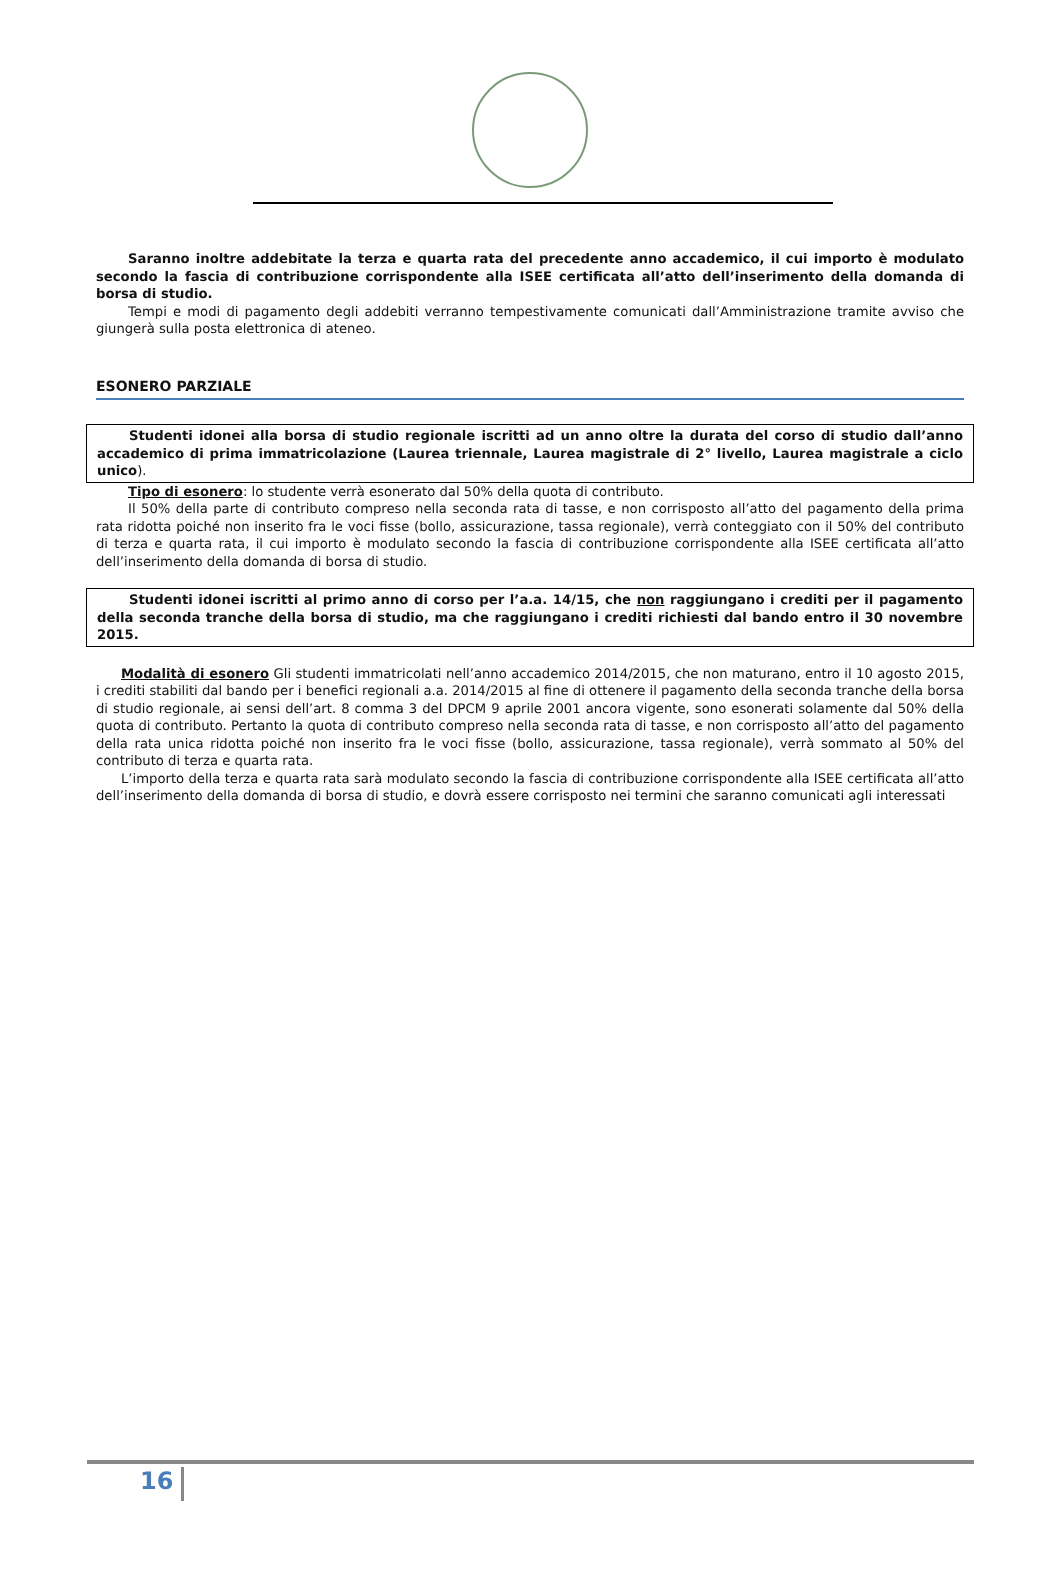Saranno inoltre addebitate la terza e quarta rata del precedente anno accademico, il cui importo è modulato secondo la fascia di contribuzione corrispondente alla ISEE certificata all’atto dell’inserimento della domanda di borsa di studio.
Tempi e modi di pagamento degli addebiti verranno tempestivamente comunicati dall’Amministrazione tramite avviso che giungerà sulla posta elettronica di ateneo.
ESONERO PARZIALE
Studenti idonei alla borsa di studio regionale iscritti ad un anno oltre la durata del corso di studio dall’anno accademico di prima immatricolazione (Laurea triennale, Laurea magistrale di 2° livello, Laurea magistrale a ciclo unico).
Tipo di esonero: lo studente verrà esonerato dal 50% della quota di contributo.
Il 50% della parte di contributo compreso nella seconda rata di tasse, e non corrisposto all’atto del pagamento della prima rata ridotta poiché non inserito fra le voci fisse (bollo, assicurazione, tassa regionale), verrà conteggiato con il 50% del contributo di terza e quarta rata, il cui importo è modulato secondo la fascia di contribuzione corrispondente alla ISEE certificata all’atto dell’inserimento della domanda di borsa di studio.
Studenti idonei iscritti al primo anno di corso per l’a.a. 14/15, che non raggiungano i crediti per il pagamento della seconda tranche della borsa di studio, ma che raggiungano i crediti richiesti dal bando entro il 30 novembre 2015.
Modalità di esonero Gli studenti immatricolati nell’anno accademico 2014/2015, che non maturano, entro il 10 agosto 2015, i crediti stabiliti dal bando per i benefici regionali a.a. 2014/2015 al fine di ottenere il pagamento della seconda tranche della borsa di studio regionale, ai sensi dell’art. 8 comma 3 del DPCM 9 aprile 2001 ancora vigente, sono esonerati solamente dal 50% della quota di contributo. Pertanto la quota di contributo compreso nella seconda rata di tasse, e non corrisposto all’atto del pagamento della rata unica ridotta poiché non inserito fra le voci fisse (bollo, assicurazione, tassa regionale), verrà sommato al 50% del contributo di terza e quarta rata.
L’importo della terza e quarta rata sarà modulato secondo la fascia di contribuzione corrispondente alla ISEE certificata all’atto dell’inserimento della domanda di borsa di studio, e dovrà essere corrisposto nei termini che saranno comunicati agli interessati
16